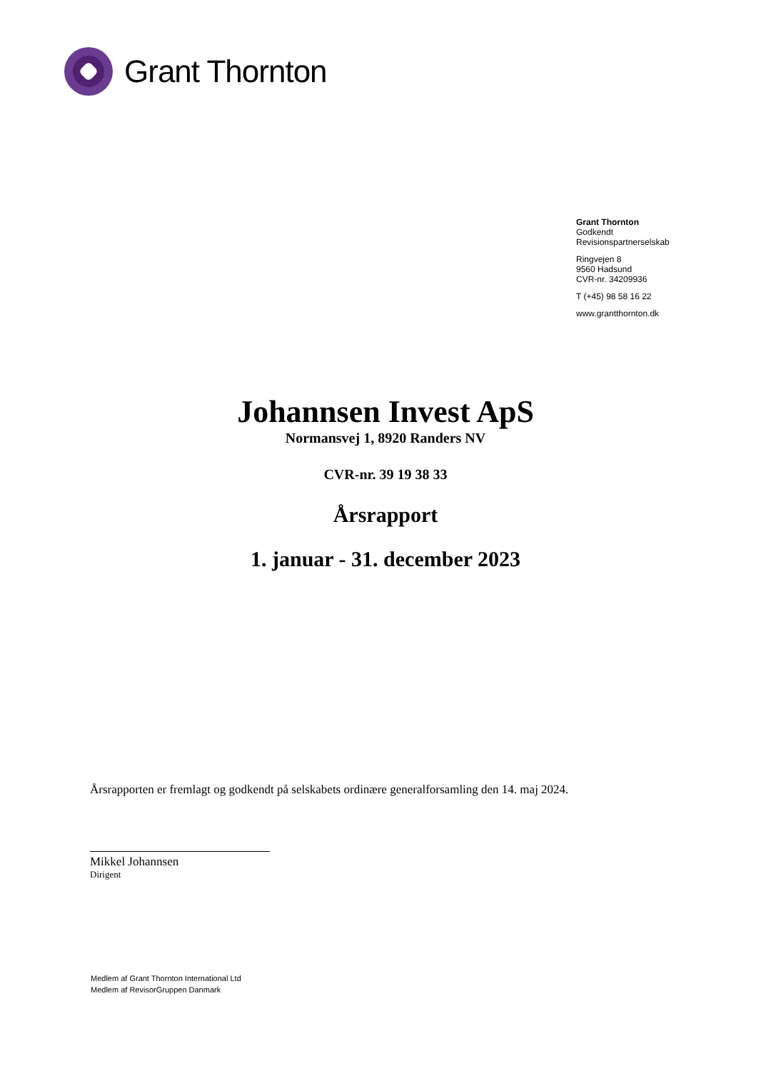Grant Thornton
Grant Thornton
Godkendt
Revisionspartnerselskab
Ringvejen 8
9560 Hadsund
CVR-nr. 34209936
T (+45) 98 58 16 22
www.grantthornton.dk
Johannsen Invest ApS
Normansvej 1, 8920 Randers NV
CVR-nr. 39 19 38 33
Årsrapport
1. januar - 31. december 2023
Årsrapporten er fremlagt og godkendt på selskabets ordinære generalforsamling den 14. maj 2024.
Mikkel Johannsen
Dirigent
Medlem af Grant Thornton International Ltd
Medlem af RevisorGruppen Danmark